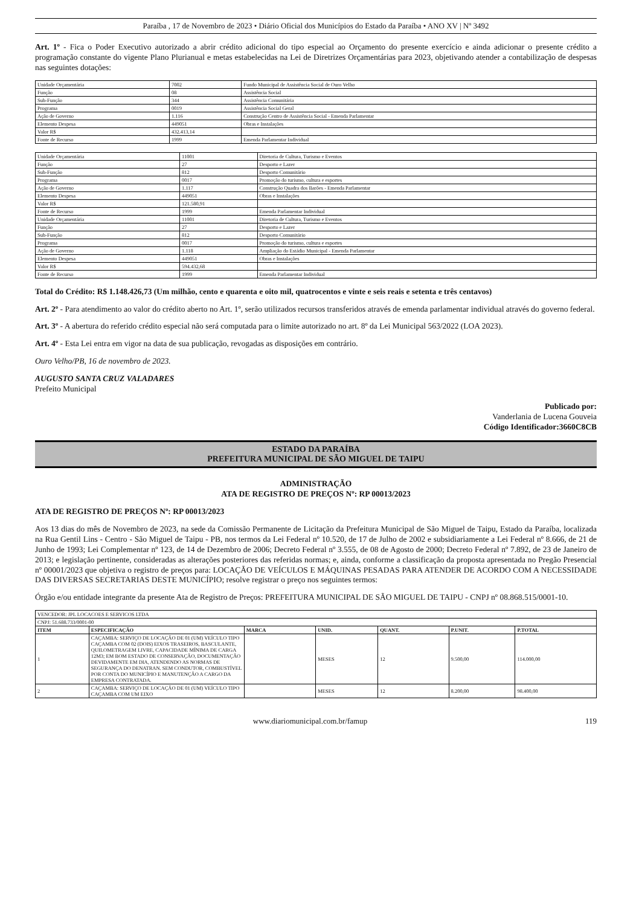Paraíba , 17 de Novembro de 2023 • Diário Oficial dos Municípios do Estado da Paraíba • ANO XV | Nº 3492
Art. 1º - Fica o Poder Executivo autorizado a abrir crédito adicional do tipo especial ao Orçamento do presente exercício e ainda adicionar o presente crédito a programação constante do vigente Plano Plurianual e metas estabelecidas na Lei de Diretrizes Orçamentárias para 2023, objetivando atender a contabilização de despesas nas seguintes dotações:
| Unidade Orçamentária | 7002 | Fundo Municipal de Assistência Social de Ouro Velho |
| Função | 08 | Assistência Social |
| Sub-Função | 344 | Assistência Comunitária |
| Programa | 0019 | Assistência Social Geral |
| Ação de Governo | 1.116 | Construção Centro de Assistência Social - Emenda Parlamentar |
| Elemento Despesa | 449051 | Obras e Instalações |
| Valor R$ | 432.413,14 | |
| Fonte de Recurso | 1999 | Emenda Parlamentar Individual |
| Unidade Orçamentária | 11001 | Diretoria de Cultura, Turismo e Eventos |
| Função | 27 | Desporto e Lazer |
| Sub-Função | 812 | Desporto Comunitário |
| Programa | 0017 | Promoção do turismo, cultura e esportes |
| Ação de Governo | 1.117 | Construção Quadra dos Barões - Emenda Parlamentar |
| Elemento Despesa | 449051 | Obras e Instalações |
| Valor R$ | 121.580,91 | |
| Fonte de Recurso | 1999 | Emenda Parlamentar Individual |
| Unidade Orçamentária | 11001 | Diretoria de Cultura, Turismo e Eventos |
| Função | 27 | Desporto e Lazer |
| Sub-Função | 812 | Desporto Comunitário |
| Programa | 0017 | Promoção do turismo, cultura e esportes |
| Ação de Governo | 1.118 | Ampliação do Estádio Municipal - Emenda Parlamentar |
| Elemento Despesa | 449051 | Obras e Instalações |
| Valor R$ | 594.432,68 | |
| Fonte de Recurso | 1999 | Emenda Parlamentar Individual |
Total do Crédito: R$ 1.148.426,73 (Um milhão, cento e quarenta e oito mil, quatrocentos e vinte e seis reais e setenta e três centavos)
Art. 2º - Para atendimento ao valor do crédito aberto no Art. 1º, serão utilizados recursos transferidos através de emenda parlamentar individual através do governo federal.
Art. 3º - A abertura do referido crédito especial não será computada para o limite autorizado no art. 8º da Lei Municipal 563/2022 (LOA 2023).
Art. 4º - Esta Lei entra em vigor na data de sua publicação, revogadas as disposições em contrário.
Ouro Velho/PB, 16 de novembro de 2023.
AUGUSTO SANTA CRUZ VALADARES
Prefeito Municipal
Publicado por:
Vanderlania de Lucena Gouveia
Código Identificador:3660C8CB
ESTADO DA PARAÍBA
PREFEITURA MUNICIPAL DE SÃO MIGUEL DE TAIPU
ADMINISTRAÇÃO
ATA DE REGISTRO DE PREÇOS Nº: RP 00013/2023
ATA DE REGISTRO DE PREÇOS Nº: RP 00013/2023
Aos 13 dias do mês de Novembro de 2023, na sede da Comissão Permanente de Licitação da Prefeitura Municipal de São Miguel de Taipu, Estado da Paraíba, localizada na Rua Gentil Lins - Centro - São Miguel de Taipu - PB, nos termos da Lei Federal nº 10.520, de 17 de Julho de 2002 e subsidiariamente a Lei Federal nº 8.666, de 21 de Junho de 1993; Lei Complementar nº 123, de 14 de Dezembro de 2006; Decreto Federal nº 3.555, de 08 de Agosto de 2000; Decreto Federal nº 7.892, de 23 de Janeiro de 2013; e legislação pertinente, consideradas as alterações posteriores das referidas normas; e, ainda, conforme a classificação da proposta apresentada no Pregão Presencial nº 00001/2023 que objetiva o registro de preços para: LOCAÇÃO DE VEÍCULOS E MÁQUINAS PESADAS PARA ATENDER DE ACORDO COM A NECESSIDADE DAS DIVERSAS SECRETARIAS DESTE MUNICÍPIO; resolve registrar o preço nos seguintes termos:
Órgão e/ou entidade integrante da presente Ata de Registro de Preços: PREFEITURA MUNICIPAL DE SÃO MIGUEL DE TAIPU - CNPJ nº 08.868.515/0001-10.
| VENCEDOR: JPL LOCACOES E SERVICOS LTDA | | | | | | |
| CNPJ: 51.688.733/0001-00 | | | | | | |
| ITEM | ESPECIFICAÇÃO | MARCA | UNID. | QUANT. | P.UNIT. | P.TOTAL |
| 1 | CAÇAMBA: SERVIÇO DE LOCAÇÃO DE 01 (UM) VEÍCULO TIPO CAÇAMBA COM 02 (DOIS) EIXOS TRASEIROS, BASCULANTE, QUILOMETRAGEM LIVRE, CAPACIDADE MÍNIMA DE CARGA 12M3; EM BOM ESTADO DE CONSERVAÇÃO, DOCUMENTAÇÃO DEVIDAMENTE EM DIA, ATENDENDO AS NORMAS DE SEGURANÇA DO DENATRAN. SEM CONDUTOR, COMBUSTÍVEL POR CONTA DO MUNICÍPIO E MANUTENÇÃO A CARGO DA EMPRESA CONTRATADA. | | MESES | 12 | 9.500,00 | 114.000,00 |
| 2 | CAÇAMBA: SERVIÇO DE LOCAÇÃO DE 01 (UM) VEÍCULO TIPO CAÇAMBA COM UM EIXO | | MESES | 12 | 8.200,00 | 98.400,00 |
www.diariomunicipal.com.br/famup 119